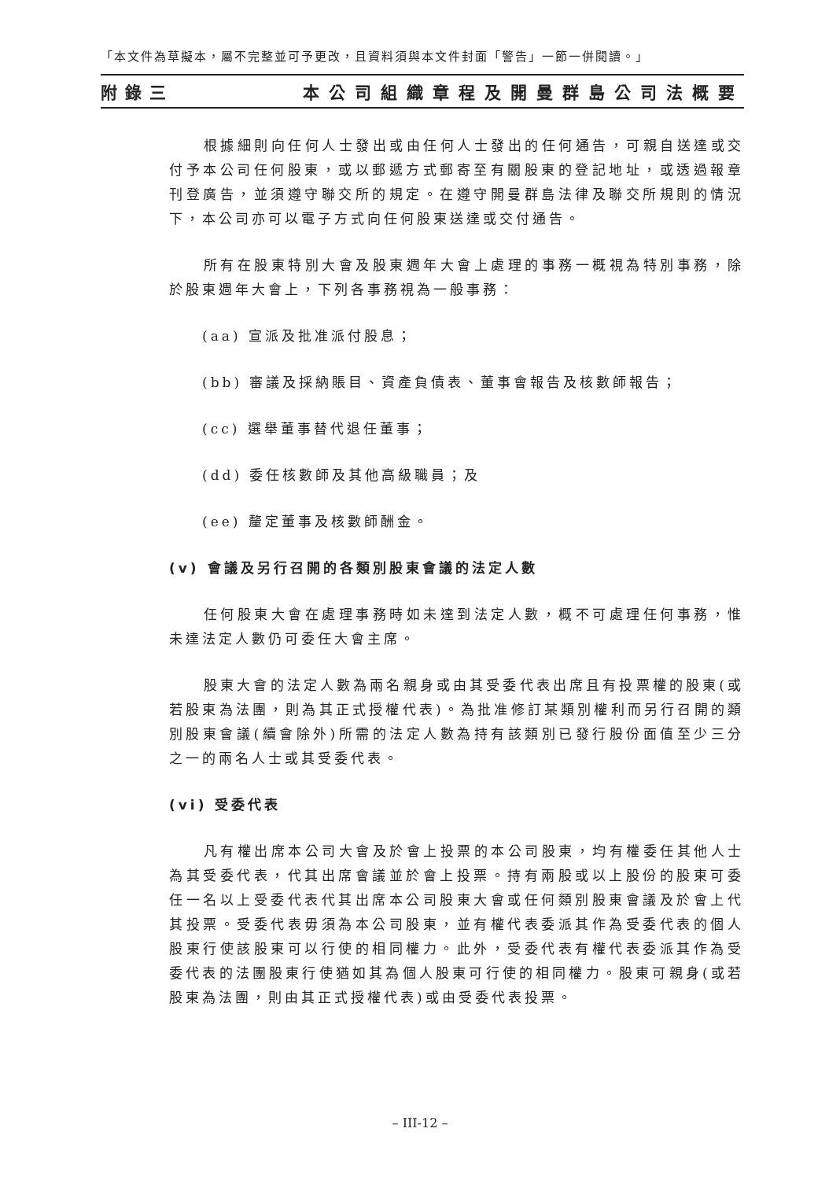「本文件為草擬本，屬不完整並可予更改，且資料須與本文件封面「警告」一節一併閱讀。」
附錄三 本公司組織章程及開曼群島公司法概要
根據細則向任何人士發出或由任何人士發出的任何通告，可親自送達或交付予本公司任何股東，或以郵遞方式郵寄至有關股東的登記地址，或透過報章刊登廣告，並須遵守聯交所的規定。在遵守開曼群島法律及聯交所規則的情況下，本公司亦可以電子方式向任何股東送達或交付通告。
所有在股東特別大會及股東週年大會上處理的事務一概視為特別事務，除於股東週年大會上，下列各事務視為一般事務：
(aa) 宣派及批准派付股息；
(bb) 審議及採納賬目、資產負債表、董事會報告及核數師報告；
(cc) 選舉董事替代退任董事；
(dd) 委任核數師及其他高級職員；及
(ee) 釐定董事及核數師酬金。
(v) 會議及另行召開的各類別股東會議的法定人數
任何股東大會在處理事務時如未達到法定人數，概不可處理任何事務，惟未達法定人數仍可委任大會主席。
股東大會的法定人數為兩名親身或由其受委代表出席且有投票權的股東(或若股東為法團，則為其正式授權代表)。為批准修訂某類別權利而另行召開的類別股東會議(續會除外)所需的法定人數為持有該類別已發行股份面值至少三分之一的兩名人士或其受委代表。
(vi) 受委代表
凡有權出席本公司大會及於會上投票的本公司股東，均有權委任其他人士為其受委代表，代其出席會議並於會上投票。持有兩股或以上股份的股東可委任一名以上受委代表代其出席本公司股東大會或任何類別股東會議及於會上代其投票。受委代表毋須為本公司股東，並有權代表委派其作為受委代表的個人股東行使該股東可以行使的相同權力。此外，受委代表有權代表委派其作為受委代表的法團股東行使猶如其為個人股東可行使的相同權力。股東可親身(或若股東為法團，則由其正式授權代表)或由受委代表投票。
– III-12 –